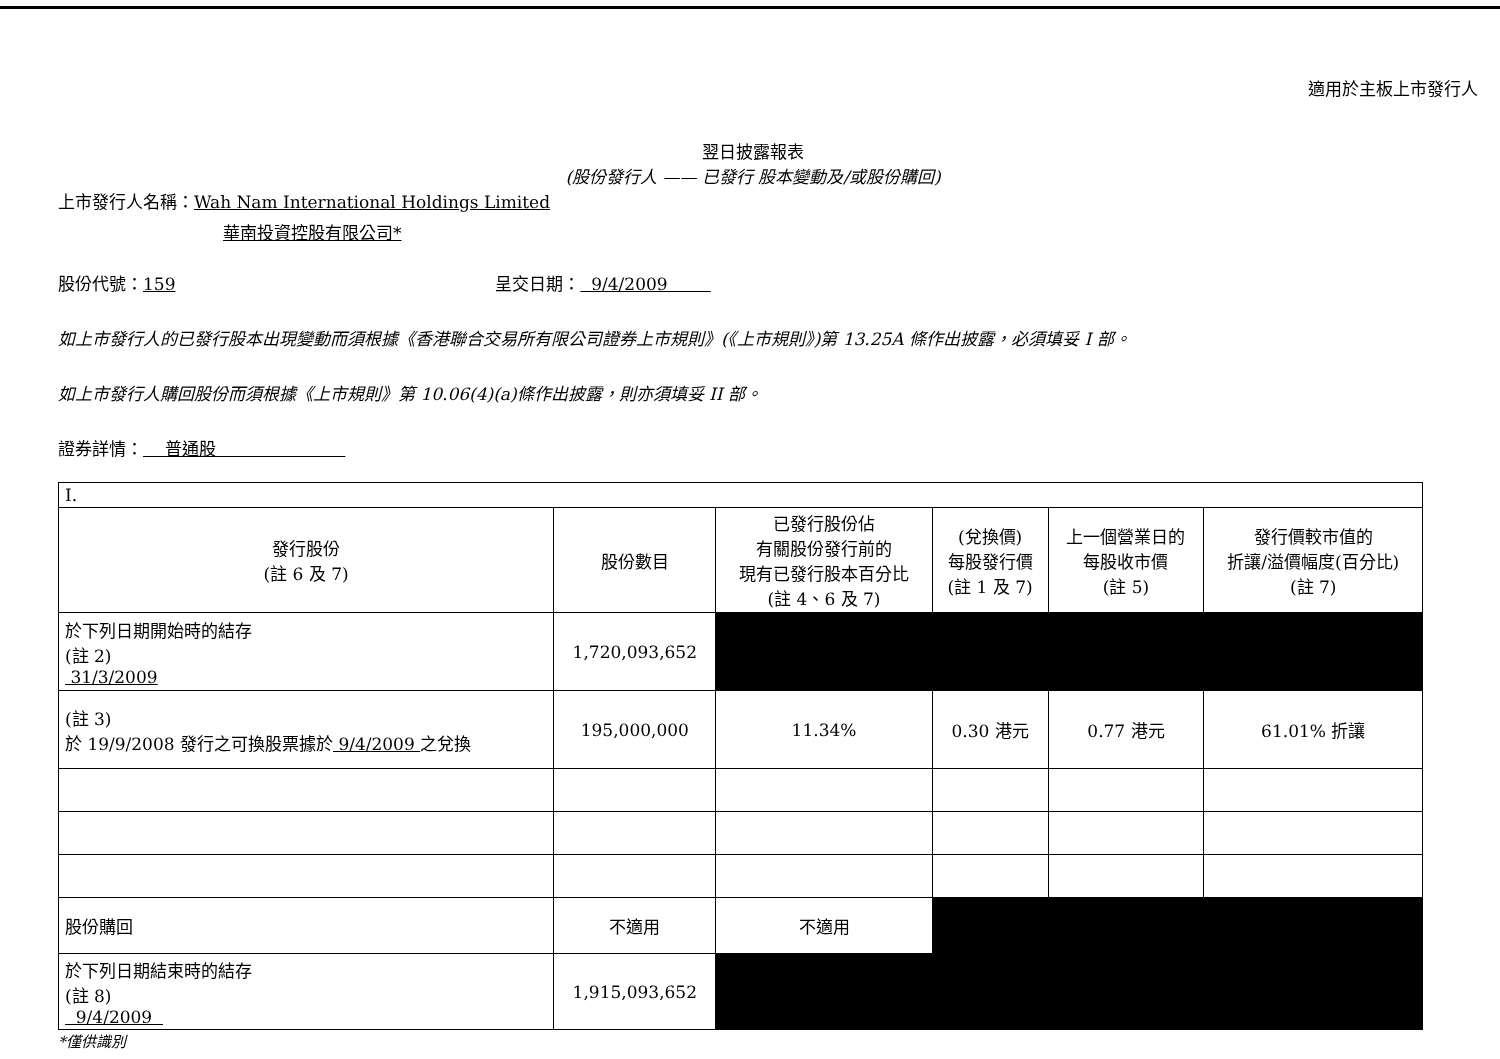適用於主板上市發行人
翌日披露報表
(股份發行人 —— 已發行 股本變動及/或股份購回)
上市發行人名稱：Wah Nam International Holdings Limited
華南投資控股有限公司*
股份代號：159 呈交日期： 9/4/2009
如上市發行人的已發行股本出現變動而須根據《香港聯合交易所有限公司證券上市規則》(《上市規則》)第 13.25A 條作出披露，必須填妥 I 部。
如上市發行人購回股份而須根據《上市規則》第 10.06(4)(a)條作出披露，則亦須填妥 II 部。
證券詳情： 普通股
| I. | | | | | |
| 發行股份 (註 6 及 7) | 股份數目 | 已發行股份佔 有關股份發行前的 現有已發行股本百分比 (註 4、6 及 7) | (兌換價) 每股發行價 (註 1 及 7) | 上一個營業日的 每股收市價 (註 5) | 發行價較市值的 折讓/溢價幅度(百分比) (註 7) |
| 於下列日期開始時的結存 (註 2) 31/3/2009 | 1,720,093,652 | | | | |
| (註 3) 於 19/9/2008 發行之可換股票據於 9/4/2009 之兌換 | 195,000,000 | 11.34% | 0.30 港元 | 0.77 港元 | 61.01% 折讓 |
| 股份購回 | 不適用 | 不適用 | | | |
| 於下列日期結束時的結存 (註 8) 9/4/2009 | 1,915,093,652 | | | | |
*僅供識別